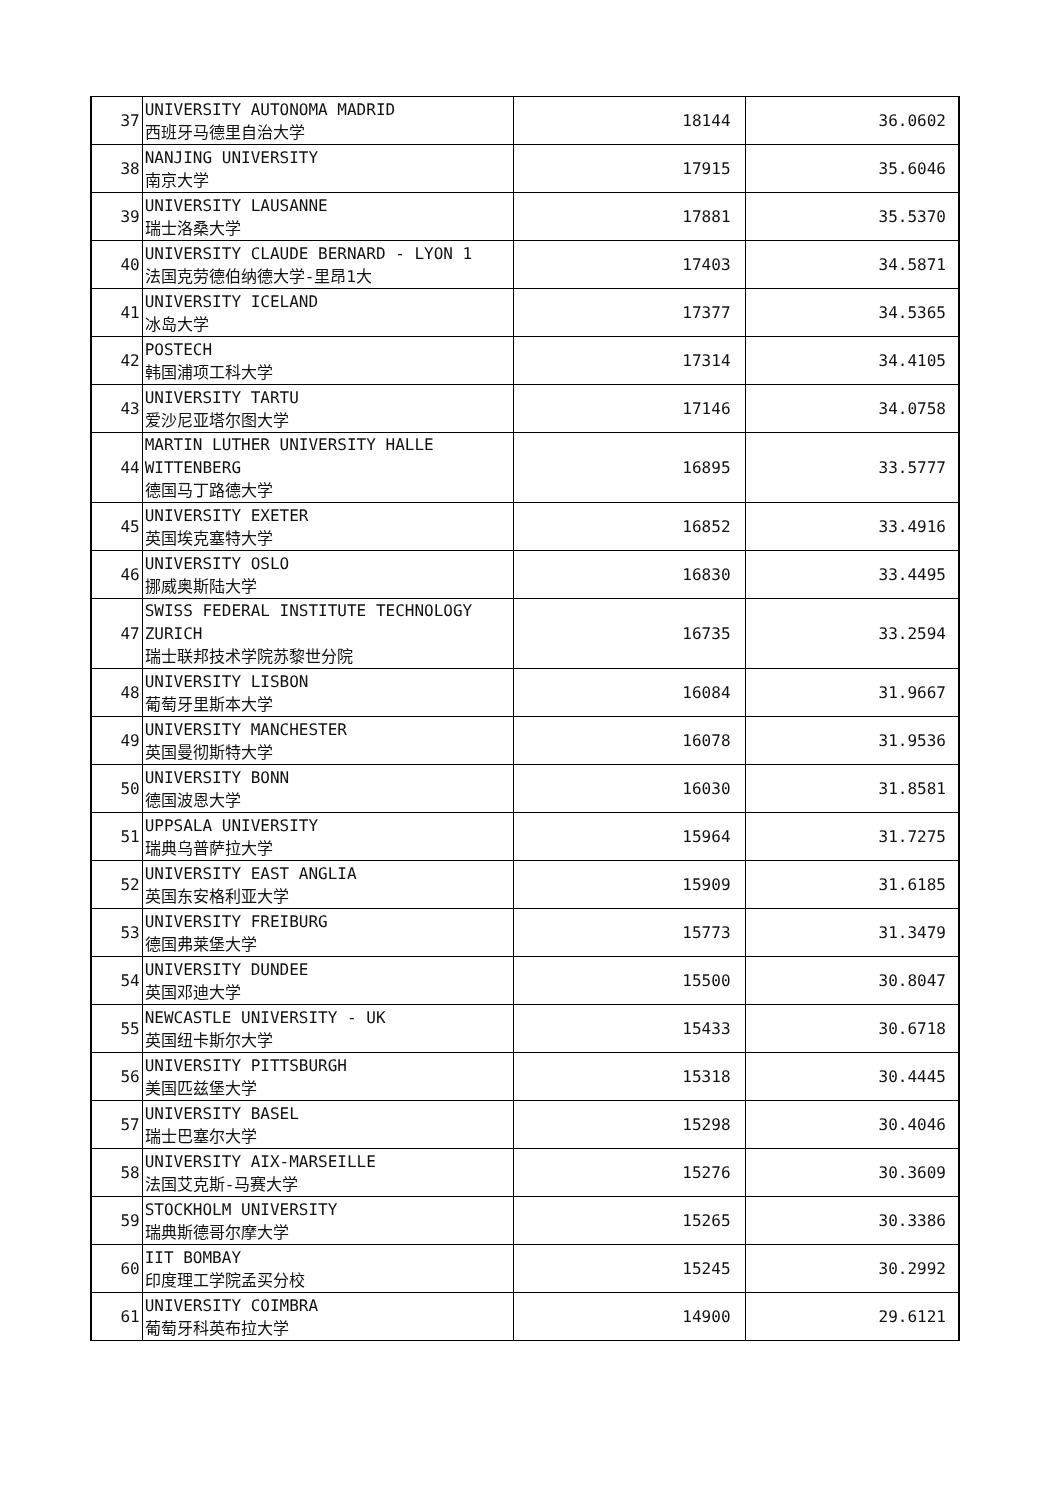| 37 | UNIVERSITY AUTONOMA MADRID 西班牙马德里自治大学 | 18144 | 36.0602 |
| 38 | NANJING UNIVERSITY 南京大学 | 17915 | 35.6046 |
| 39 | UNIVERSITY LAUSANNE 瑞士洛桑大学 | 17881 | 35.5370 |
| 40 | UNIVERSITY CLAUDE BERNARD - LYON 1 法国克劳德伯纳德大学-里昂1大 | 17403 | 34.5871 |
| 41 | UNIVERSITY ICELAND 冰岛大学 | 17377 | 34.5365 |
| 42 | POSTECH 韩国浦项工科大学 | 17314 | 34.4105 |
| 43 | UNIVERSITY TARTU 爱沙尼亚塔尔图大学 | 17146 | 34.0758 |
| 44 | MARTIN LUTHER UNIVERSITY HALLE WITTENBERG 德国马丁路德大学 | 16895 | 33.5777 |
| 45 | UNIVERSITY EXETER 英国埃克塞特大学 | 16852 | 33.4916 |
| 46 | UNIVERSITY OSLO 挪威奥斯陆大学 | 16830 | 33.4495 |
| 47 | SWISS FEDERAL INSTITUTE TECHNOLOGY ZURICH 瑞士联邦技术学院苏黎世分院 | 16735 | 33.2594 |
| 48 | UNIVERSITY LISBON 葡萄牙里斯本大学 | 16084 | 31.9667 |
| 49 | UNIVERSITY MANCHESTER 英国曼彻斯特大学 | 16078 | 31.9536 |
| 50 | UNIVERSITY BONN 德国波恩大学 | 16030 | 31.8581 |
| 51 | UPPSALA UNIVERSITY 瑞典乌普萨拉大学 | 15964 | 31.7275 |
| 52 | UNIVERSITY EAST ANGLIA 英国东安格利亚大学 | 15909 | 31.6185 |
| 53 | UNIVERSITY FREIBURG 德国弗莱堡大学 | 15773 | 31.3479 |
| 54 | UNIVERSITY DUNDEE 英国邓迪大学 | 15500 | 30.8047 |
| 55 | NEWCASTLE UNIVERSITY - UK 英国纽卡斯尔大学 | 15433 | 30.6718 |
| 56 | UNIVERSITY PITTSBURGH 美国匹兹堡大学 | 15318 | 30.4445 |
| 57 | UNIVERSITY BASEL 瑞士巴塞尔大学 | 15298 | 30.4046 |
| 58 | UNIVERSITY AIX-MARSEILLE 法国艾克斯-马赛大学 | 15276 | 30.3609 |
| 59 | STOCKHOLM UNIVERSITY 瑞典斯德哥尔摩大学 | 15265 | 30.3386 |
| 60 | IIT BOMBAY 印度理工学院孟买分校 | 15245 | 30.2992 |
| 61 | UNIVERSITY COIMBRA 葡萄牙科英布拉大学 | 14900 | 29.6121 |